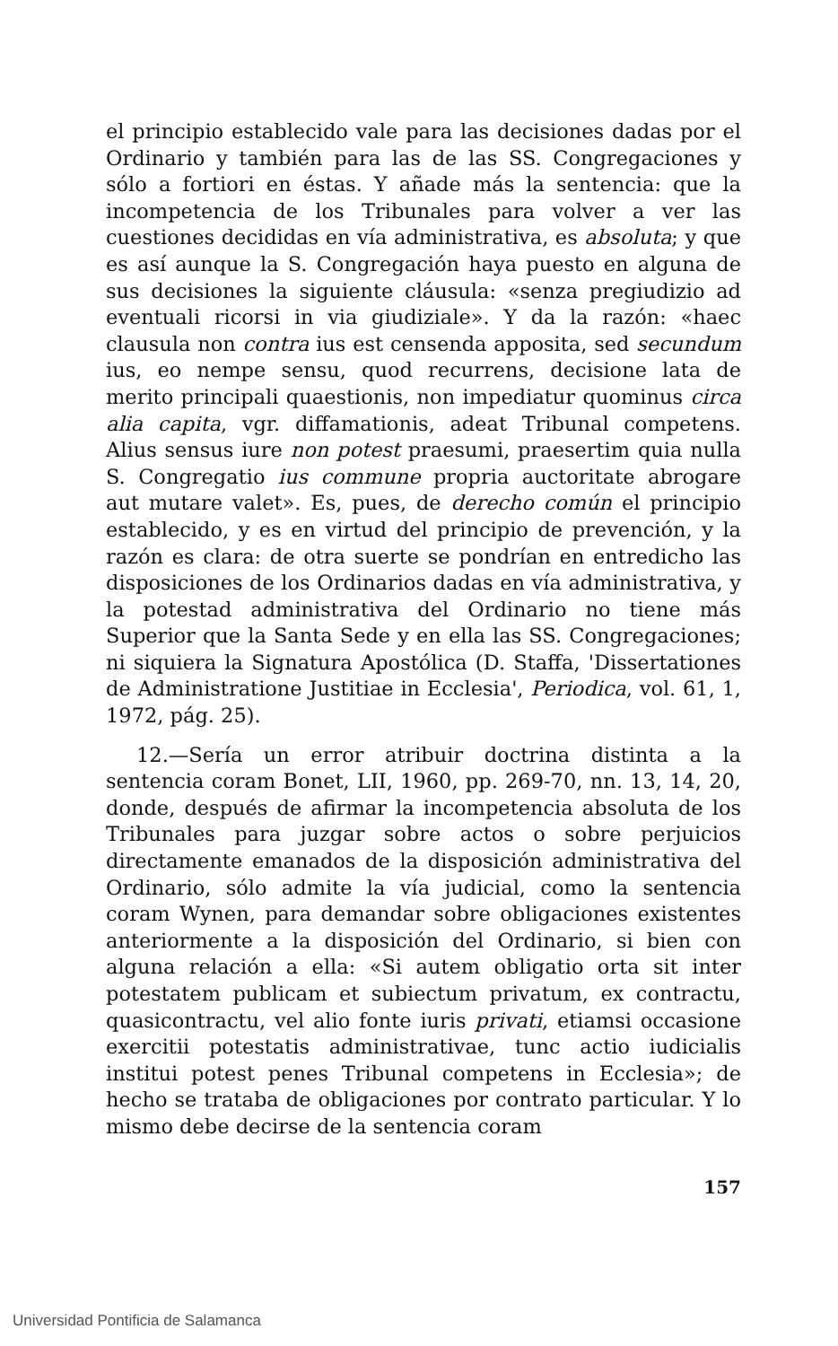el principio establecido vale para las decisiones dadas por el Ordinario y también para las de las SS. Congregaciones y sólo a fortiori en éstas. Y añade más la sentencia: que la incompetencia de los Tribunales para volver a ver las cuestiones decididas en vía administrativa, es absoluta; y que es así aunque la S. Congregación haya puesto en alguna de sus decisiones la siguiente cláusula: «senza pregiudizio ad eventuali ricorsi in via giudiziale». Y da la razón: «haec clausula non contra ius est censenda apposita, sed secundum ius, eo nempe sensu, quod recurrens, decisione lata de merito principali quaestionis, non impediatur quominus circa alia capita, vgr. diffamationis, adeat Tribunal competens. Alius sensus iure non potest praesumi, praesertim quia nulla S. Congregatio ius commune propria auctoritate abrogare aut mutare valet». Es, pues, de derecho común el principio establecido, y es en virtud del principio de prevención, y la razón es clara: de otra suerte se pondrían en entredicho las disposiciones de los Ordinarios dadas en vía administrativa, y la potestad administrativa del Ordinario no tiene más Superior que la Santa Sede y en ella las SS. Congregaciones; ni siquiera la Signatura Apostólica (D. Staffa, 'Dissertationes de Administratione Justitiae in Ecclesia', Periodica, vol. 61, 1, 1972, pág. 25).
12.—Sería un error atribuir doctrina distinta a la sentencia coram Bonet, LII, 1960, pp. 269-70, nn. 13, 14, 20, donde, después de afirmar la incompetencia absoluta de los Tribunales para juzgar sobre actos o sobre perjuicios directamente emanados de la disposición administrativa del Ordinario, sólo admite la vía judicial, como la sentencia coram Wynen, para demandar sobre obligaciones existentes anteriormente a la disposición del Ordinario, si bien con alguna relación a ella: «Si autem obligatio orta sit inter potestatem publicam et subiectum privatum, ex contractu, quasicontractu, vel alio fonte iuris privati, etiamsi occasione exercitii potestatis administrativae, tunc actio iudicialis institui potest penes Tribunal competens in Ecclesia»; de hecho se trataba de obligaciones por contrato particular. Y lo mismo debe decirse de la sentencia coram
157
Universidad Pontificia de Salamanca